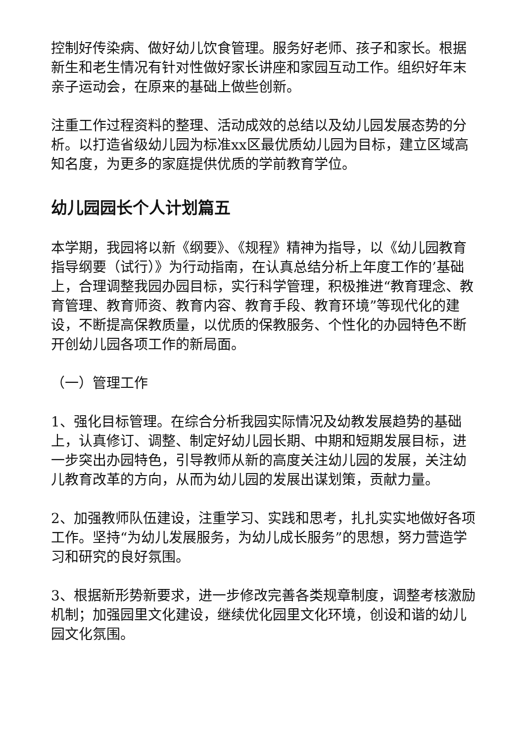控制好传染病、做好幼儿饮食管理。服务好老师、孩子和家长。根据新生和老生情况有针对性做好家长讲座和家园互动工作。组织好年末亲子运动会，在原来的基础上做些创新。
注重工作过程资料的整理、活动成效的总结以及幼儿园发展态势的分析。以打造省级幼儿园为标准xx区最优质幼儿园为目标，建立区域高知名度，为更多的家庭提供优质的学前教育学位。
幼儿园园长个人计划篇五
本学期，我园将以新《纲要》、《规程》精神为指导，以《幼儿园教育指导纲要（试行）》为行动指南，在认真总结分析上年度工作的’基础上，合理调整我园办园目标，实行科学管理，积极推进“教育理念、教育管理、教育师资、教育内容、教育手段、教育环境”等现代化的建设，不断提高保教质量，以优质的保教服务、个性化的办园特色不断开创幼儿园各项工作的新局面。
（一）管理工作
1、强化目标管理。在综合分析我园实际情况及幼教发展趋势的基础上，认真修订、调整、制定好幼儿园长期、中期和短期发展目标，进一步突出办园特色，引导教师从新的高度关注幼儿园的发展，关注幼儿教育改革的方向，从而为幼儿园的发展出谋划策，贡献力量。
2、加强教师队伍建设，注重学习、实践和思考，扎扎实实地做好各项工作。坚持“为幼儿发展服务，为幼儿成长服务”的思想，努力营造学习和研究的良好氛围。
3、根据新形势新要求，进一步修改完善各类规章制度，调整考核激励机制；加强园里文化建设，继续优化园里文化环境，创设和谐的幼儿园文化氛围。